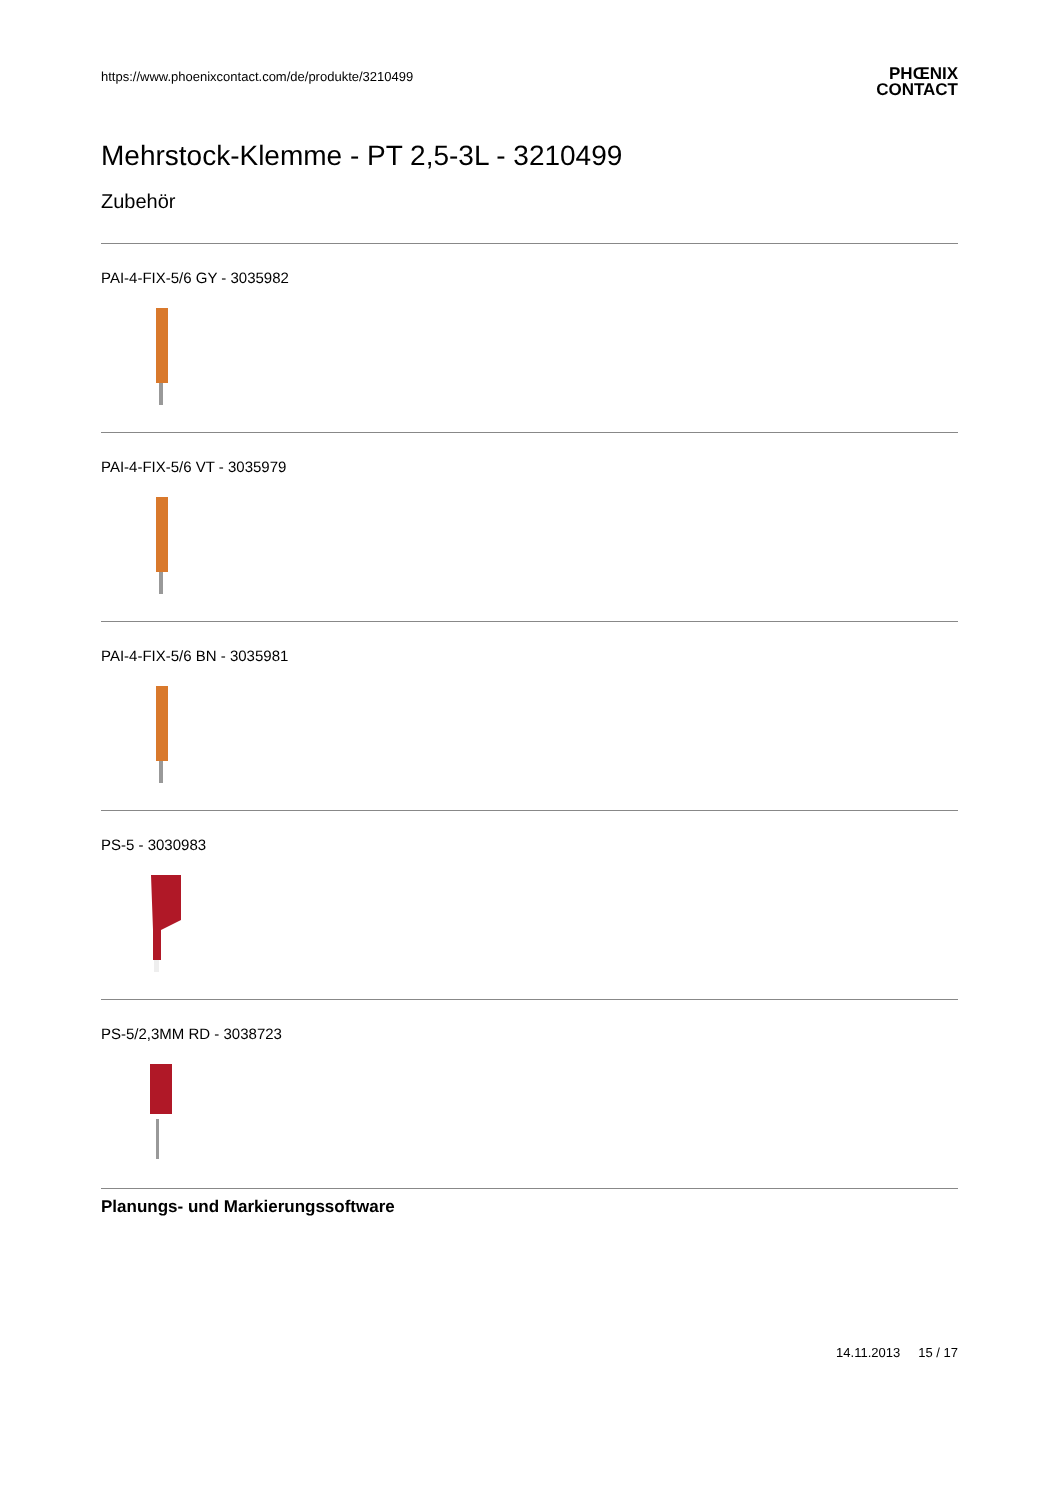https://www.phoenixcontact.com/de/produkte/3210499
PHŒNIX
CONTACT
Mehrstock-Klemme - PT 2,5-3L - 3210499
Zubehör
PAI-4-FIX-5/6 GY - 3035982
PAI-4-FIX-5/6 VT - 3035979
PAI-4-FIX-5/6 BN - 3035981
PS-5 - 3030983
PS-5/2,3MM RD - 3038723
Planungs- und Markierungssoftware
14.11.2013 15 / 17